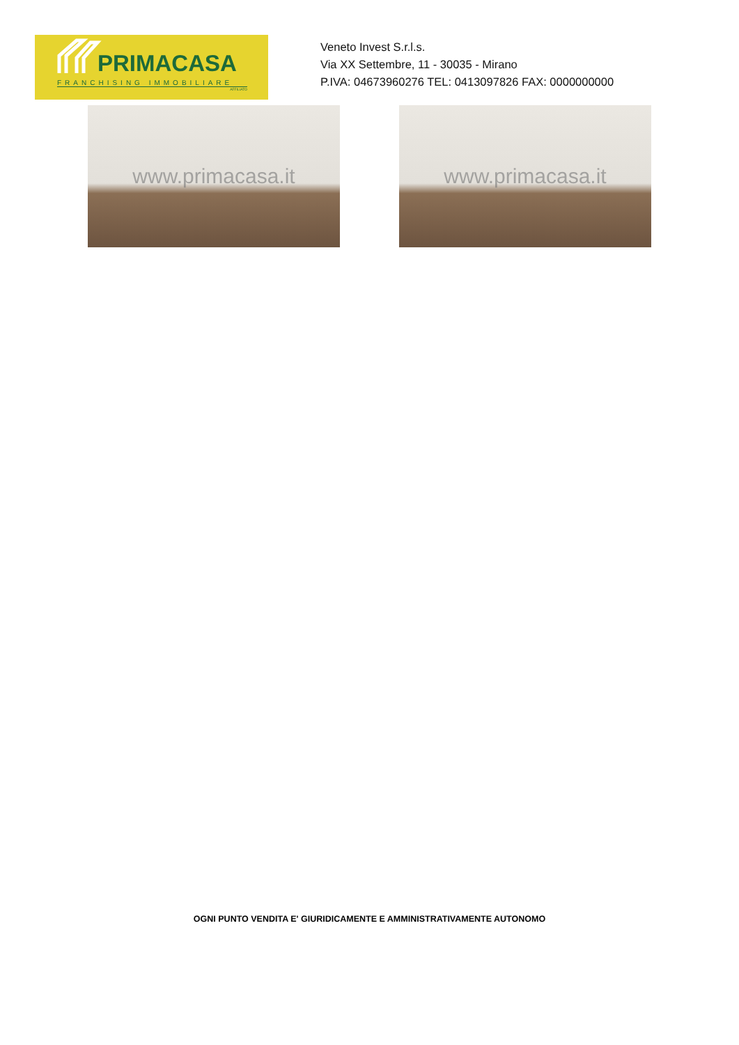PRIMACASA
FRANCHISING IMMOBILIARE
AFFILIATO
Veneto Invest S.r.l.s.
Via XX Settembre, 11 - 30035 - Mirano
P.IVA: 04673960276 TEL: 0413097826 FAX: 0000000000
www.primacasa.it www.primacasa.it
OGNI PUNTO VENDITA E' GIURIDICAMENTE E AMMINISTRATIVAMENTE AUTONOMO